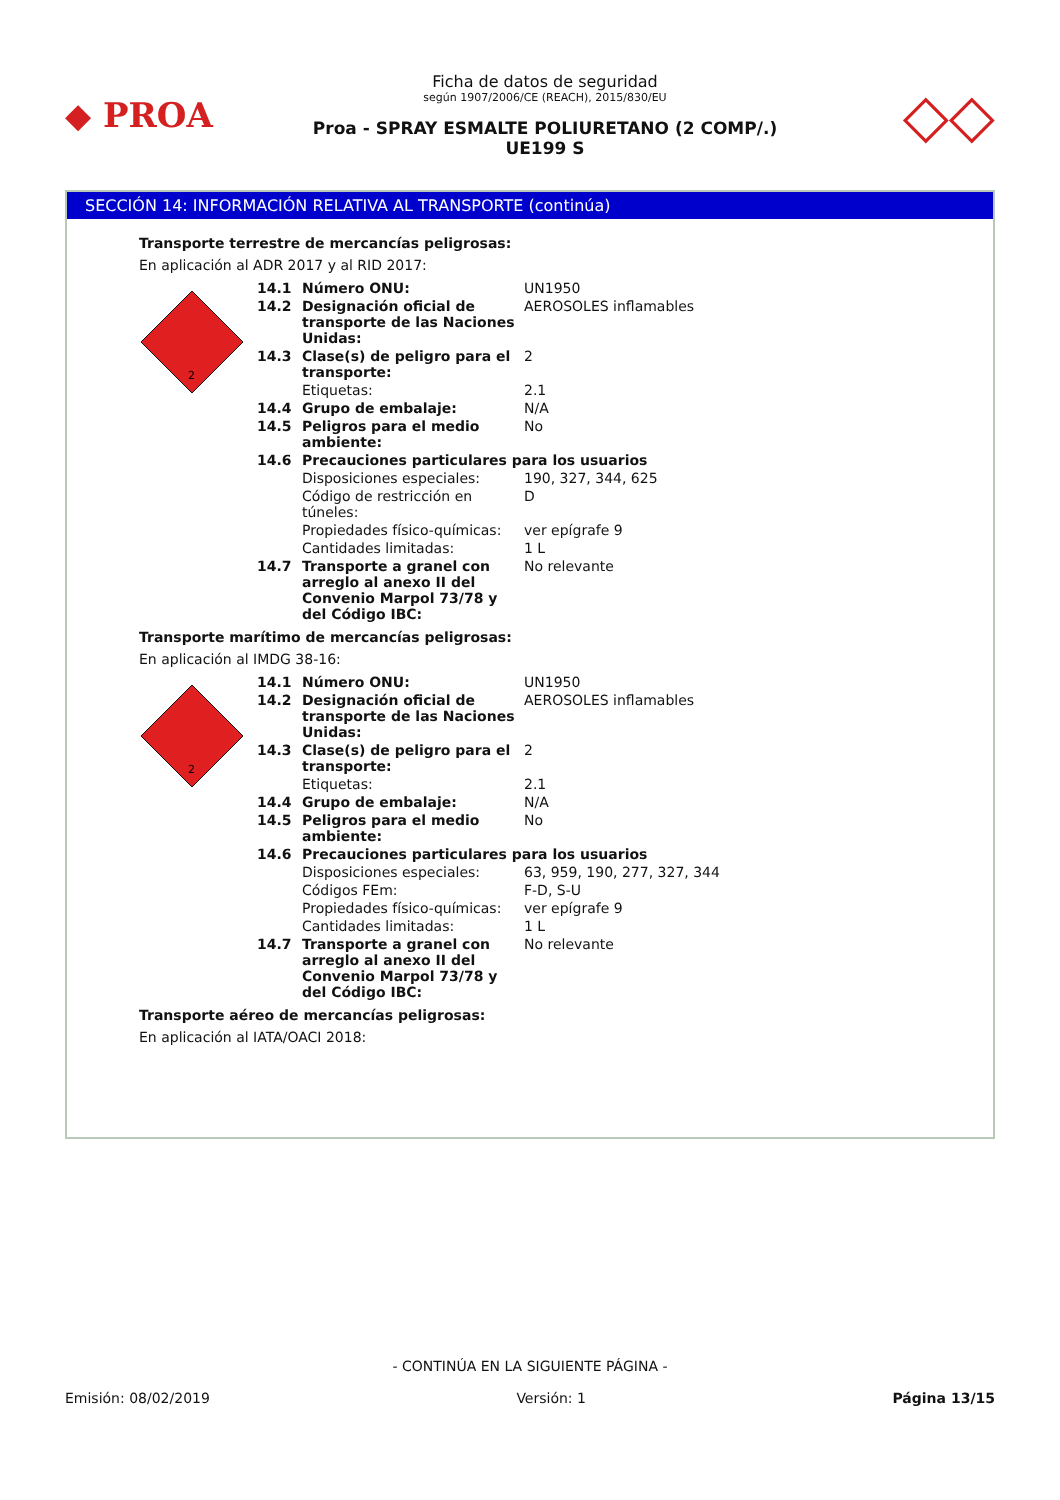◆ PROA
Ficha de datos de seguridad
según 1907/2006/CE (REACH), 2015/830/EU
Proa - SPRAY ESMALTE POLIURETANO (2 COMP/.)
UE199 S
◇◇
SECCIÓN 14: INFORMACIÓN RELATIVA AL TRANSPORTE (continúa)
Transporte terrestre de mercancías peligrosas:
En aplicación al ADR 2017 y al RID 2017:
2
| 14.1 | Número ONU: | UN1950 |
| 14.2 | Designación oficial de transporte de las Naciones Unidas: | AEROSOLES inflamables |
| 14.3 | Clase(s) de peligro para el transporte: | 2 |
| | Etiquetas: | 2.1 |
| 14.4 | Grupo de embalaje: | N/A |
| 14.5 | Peligros para el medio ambiente: | No |
| 14.6 | Precauciones particulares para los usuarios | |
| | Disposiciones especiales: | 190, 327, 344, 625 |
| | Código de restricción en túneles: | D |
| | Propiedades físico-químicas: | ver epígrafe 9 |
| | Cantidades limitadas: | 1 L |
| 14.7 | Transporte a granel con arreglo al anexo II del Convenio Marpol 73/78 y del Código IBC: | No relevante |
Transporte marítimo de mercancías peligrosas:
En aplicación al IMDG 38-16:
2
| 14.1 | Número ONU: | UN1950 |
| 14.2 | Designación oficial de transporte de las Naciones Unidas: | AEROSOLES inflamables |
| 14.3 | Clase(s) de peligro para el transporte: | 2 |
| | Etiquetas: | 2.1 |
| 14.4 | Grupo de embalaje: | N/A |
| 14.5 | Peligros para el medio ambiente: | No |
| 14.6 | Precauciones particulares para los usuarios | |
| | Disposiciones especiales: | 63, 959, 190, 277, 327, 344 |
| | Códigos FEm: | F-D, S-U |
| | Propiedades físico-químicas: | ver epígrafe 9 |
| | Cantidades limitadas: | 1 L |
| 14.7 | Transporte a granel con arreglo al anexo II del Convenio Marpol 73/78 y del Código IBC: | No relevante |
Transporte aéreo de mercancías peligrosas:
En aplicación al IATA/OACI 2018:
- CONTINÚA EN LA SIGUIENTE PÁGINA -
Emisión: 08/02/2019 Versión: 1 Página 13/15